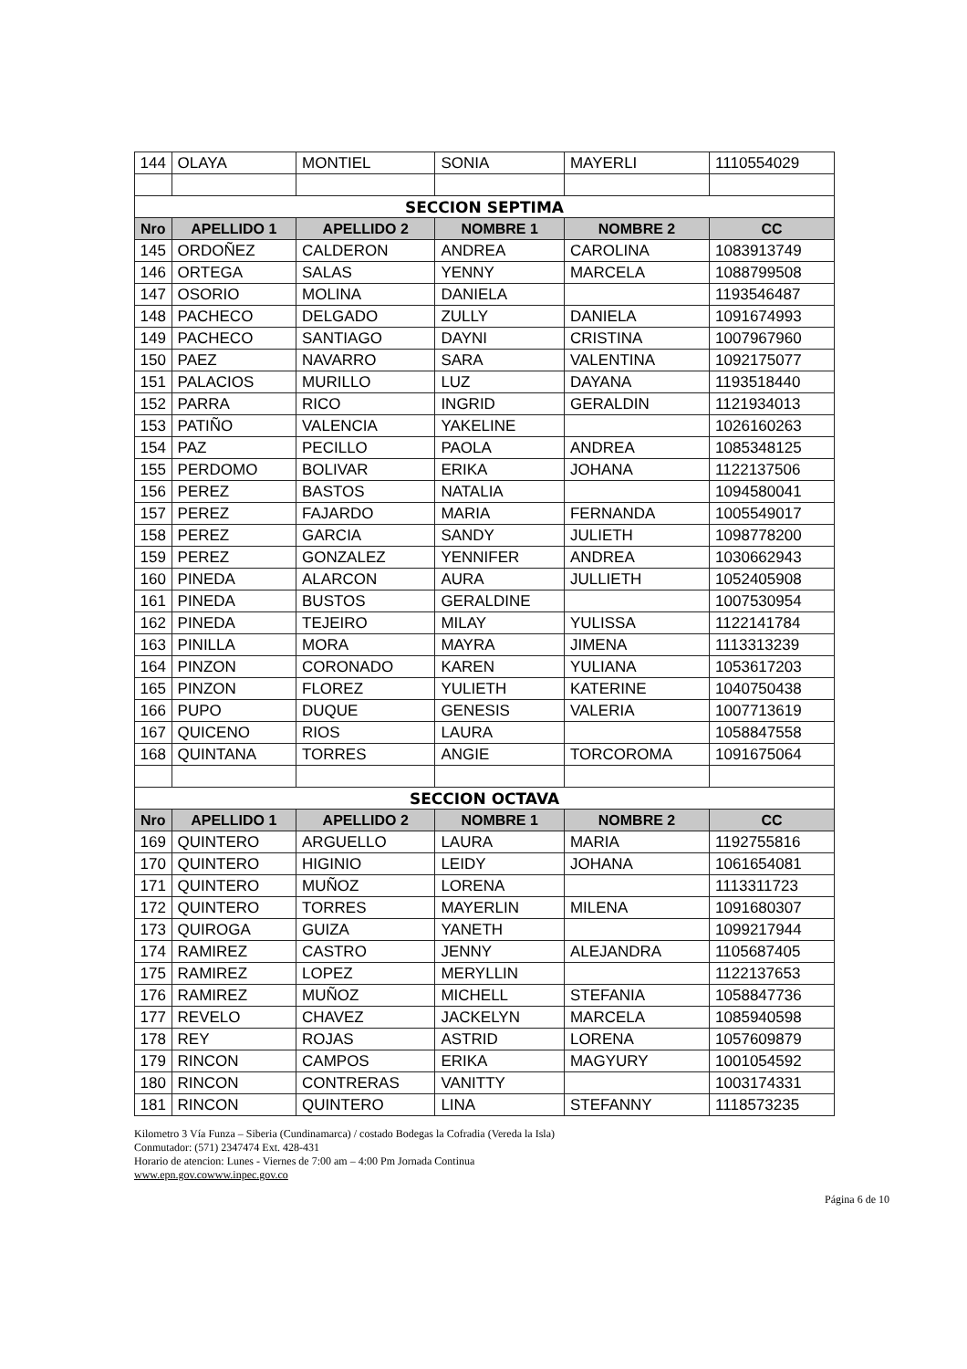| 144 | OLAYA | MONTIEL | SONIA | MAYERLI | 1110554029 |
| SECCION SEPTIMA | | | | | |
| Nro | APELLIDO 1 | APELLIDO 2 | NOMBRE 1 | NOMBRE 2 | CC |
| 145 | ORDOÑEZ | CALDERON | ANDREA | CAROLINA | 1083913749 |
| 146 | ORTEGA | SALAS | YENNY | MARCELA | 1088799508 |
| 147 | OSORIO | MOLINA | DANIELA | | 1193546487 |
| 148 | PACHECO | DELGADO | ZULLY | DANIELA | 1091674993 |
| 149 | PACHECO | SANTIAGO | DAYNI | CRISTINA | 1007967960 |
| 150 | PAEZ | NAVARRO | SARA | VALENTINA | 1092175077 |
| 151 | PALACIOS | MURILLO | LUZ | DAYANA | 1193518440 |
| 152 | PARRA | RICO | INGRID | GERALDIN | 1121934013 |
| 153 | PATIÑO | VALENCIA | YAKELINE | | 1026160263 |
| 154 | PAZ | PECILLO | PAOLA | ANDREA | 1085348125 |
| 155 | PERDOMO | BOLIVAR | ERIKA | JOHANA | 1122137506 |
| 156 | PEREZ | BASTOS | NATALIA | | 1094580041 |
| 157 | PEREZ | FAJARDO | MARIA | FERNANDA | 1005549017 |
| 158 | PEREZ | GARCIA | SANDY | JULIETH | 1098778200 |
| 159 | PEREZ | GONZALEZ | YENNIFER | ANDREA | 1030662943 |
| 160 | PINEDA | ALARCON | AURA | JULLIETH | 1052405908 |
| 161 | PINEDA | BUSTOS | GERALDINE | | 1007530954 |
| 162 | PINEDA | TEJEIRO | MILAY | YULISSA | 1122141784 |
| 163 | PINILLA | MORA | MAYRA | JIMENA | 1113313239 |
| 164 | PINZON | CORONADO | KAREN | YULIANA | 1053617203 |
| 165 | PINZON | FLOREZ | YULIETH | KATERINE | 1040750438 |
| 166 | PUPO | DUQUE | GENESIS | VALERIA | 1007713619 |
| 167 | QUICENO | RIOS | LAURA | | 1058847558 |
| 168 | QUINTANA | TORRES | ANGIE | TORCOROMA | 1091675064 |
| SECCION OCTAVA | | | | | |
| Nro | APELLIDO 1 | APELLIDO 2 | NOMBRE 1 | NOMBRE 2 | CC |
| 169 | QUINTERO | ARGUELLO | LAURA | MARIA | 1192755816 |
| 170 | QUINTERO | HIGINIO | LEIDY | JOHANA | 1061654081 |
| 171 | QUINTERO | MUÑOZ | LORENA | | 1113311723 |
| 172 | QUINTERO | TORRES | MAYERLIN | MILENA | 1091680307 |
| 173 | QUIROGA | GUIZA | YANETH | | 1099217944 |
| 174 | RAMIREZ | CASTRO | JENNY | ALEJANDRA | 1105687405 |
| 175 | RAMIREZ | LOPEZ | MERYLLIN | | 1122137653 |
| 176 | RAMIREZ | MUÑOZ | MICHELL | STEFANIA | 1058847736 |
| 177 | REVELO | CHAVEZ | JACKELYN | MARCELA | 1085940598 |
| 178 | REY | ROJAS | ASTRID | LORENA | 1057609879 |
| 179 | RINCON | CAMPOS | ERIKA | MAGYURY | 1001054592 |
| 180 | RINCON | CONTRERAS | VANITTY | | 1003174331 |
| 181 | RINCON | QUINTERO | LINA | STEFANNY | 1118573235 |
Kilometro 3 Vía Funza – Siberia (Cundinamarca) / costado Bodegas la Cofradia (Vereda la Isla)
Conmutador: (571) 2347474 Ext. 428-431
Horario de atencion: Lunes - Viernes de 7:00 am – 4:00 Pm Jornada Continua
www.epn.gov.cowww.inpec.gov.co
Página 6 de 10